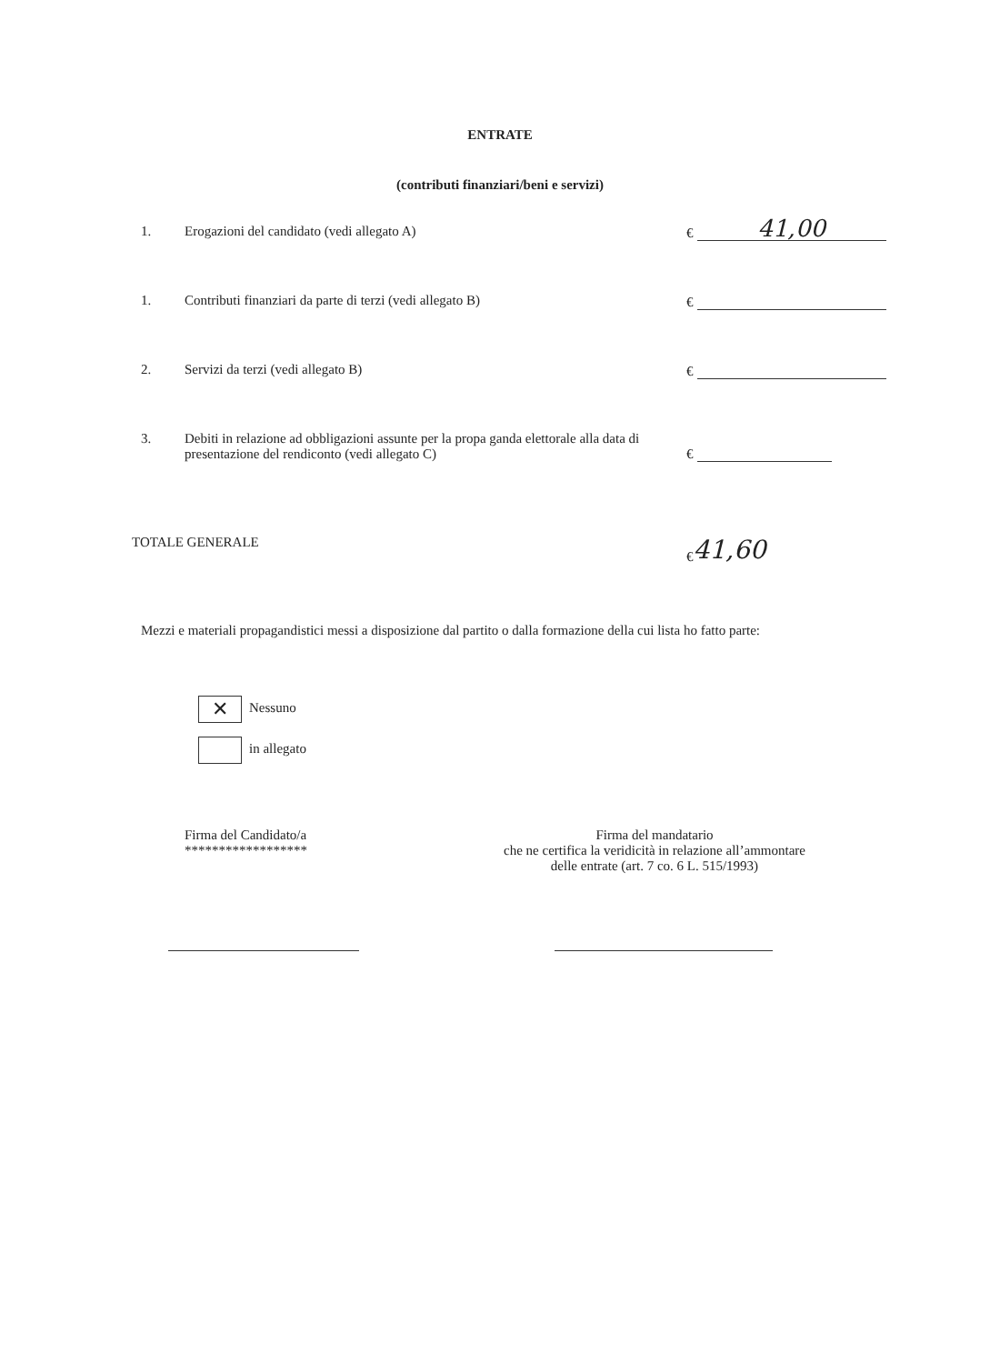ENTRATE
(contributi finanziari/beni e servizi)
1. Erogazioni del candidato (vedi allegato A) €
41,00
1. Contributi finanziari da parte di terzi (vedi allegato B) €
2. Servizi da terzi (vedi allegato B) €
3. Debiti in relazione ad obbligazioni assunte per la propa ganda elettorale alla data di presentazione del rendiconto (vedi allegato C)
€
TOTALE GENERALE € 41,60
Mezzi e materiali propagandistici messi a disposizione dal partito o dalla formazione della cui lista ho fatto parte:
✕ Nessuno
in allegato
Firma del Candidato/a
******************
Firma del mandatario
che ne certifica la veridicità in relazione all’ammontare
delle entrate (art. 7 co. 6 L. 515/1993)